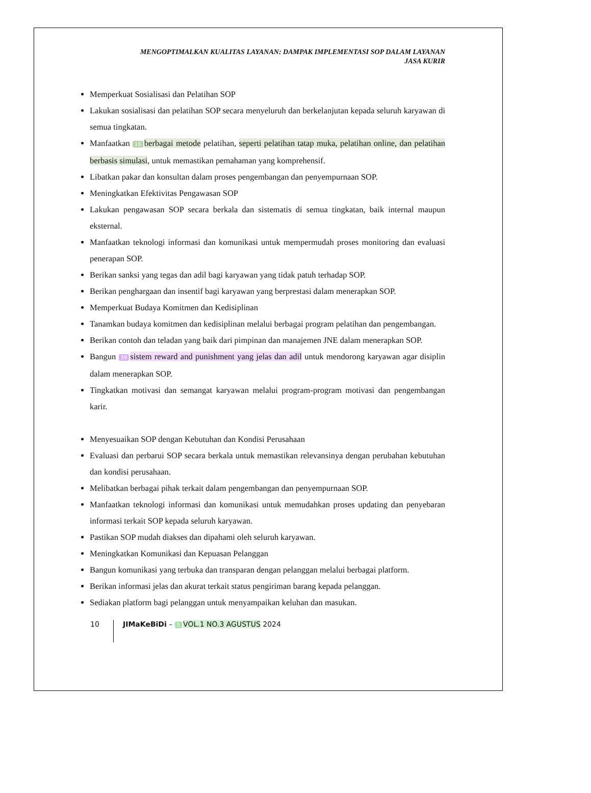MENGOPTIMALKAN KUALITAS LAYANAN: DAMPAK IMPLEMENTASI SOP DALAM LAYANAN
JASA KURIR
Memperkuat Sosialisasi dan Pelatihan SOP
Lakukan sosialisasi dan pelatihan SOP secara menyeluruh dan berkelanjutan kepada seluruh karyawan di semua tingkatan.
Manfaatkan 10 berbagai metode pelatihan, seperti pelatihan tatap muka, pelatihan online, dan pelatihan berbasis simulasi, untuk memastikan pemahaman yang komprehensif.
Libatkan pakar dan konsultan dalam proses pengembangan dan penyempurnaan SOP.
Meningkatkan Efektivitas Pengawasan SOP
Lakukan pengawasan SOP secara berkala dan sistematis di semua tingkatan, baik internal maupun eksternal.
Manfaatkan teknologi informasi dan komunikasi untuk mempermudah proses monitoring dan evaluasi penerapan SOP.
Berikan sanksi yang tegas dan adil bagi karyawan yang tidak patuh terhadap SOP.
Berikan penghargaan dan insentif bagi karyawan yang berprestasi dalam menerapkan SOP.
Memperkuat Budaya Komitmen dan Kedisiplinan
Tanamkan budaya komitmen dan kedisiplinan melalui berbagai program pelatihan dan pengembangan.
Berikan contoh dan teladan yang baik dari pimpinan dan manajemen JNE dalam menerapkan SOP.
Bangun 39 sistem reward and punishment yang jelas dan adil untuk mendorong karyawan agar disiplin dalam menerapkan SOP.
Tingkatkan motivasi dan semangat karyawan melalui program-program motivasi dan pengembangan karir.
Menyesuaikan SOP dengan Kebutuhan dan Kondisi Perusahaan
Evaluasi dan perbarui SOP secara berkala untuk memastikan relevansinya dengan perubahan kebutuhan dan kondisi perusahaan.
Melibatkan berbagai pihak terkait dalam pengembangan dan penyempurnaan SOP.
Manfaatkan teknologi informasi dan komunikasi untuk memudahkan proses updating dan penyebaran informasi terkait SOP kepada seluruh karyawan.
Pastikan SOP mudah diakses dan dipahami oleh seluruh karyawan.
Meningkatkan Komunikasi dan Kepuasan Pelanggan
Bangun komunikasi yang terbuka dan transparan dengan pelanggan melalui berbagai platform.
Berikan informasi jelas dan akurat terkait status pengiriman barang kepada pelanggan.
Sediakan platform bagi pelanggan untuk menyampaikan keluhan dan masukan.
10 JIMaKeBiDi – 5 VOL.1 NO.3 AGUSTUS 2024